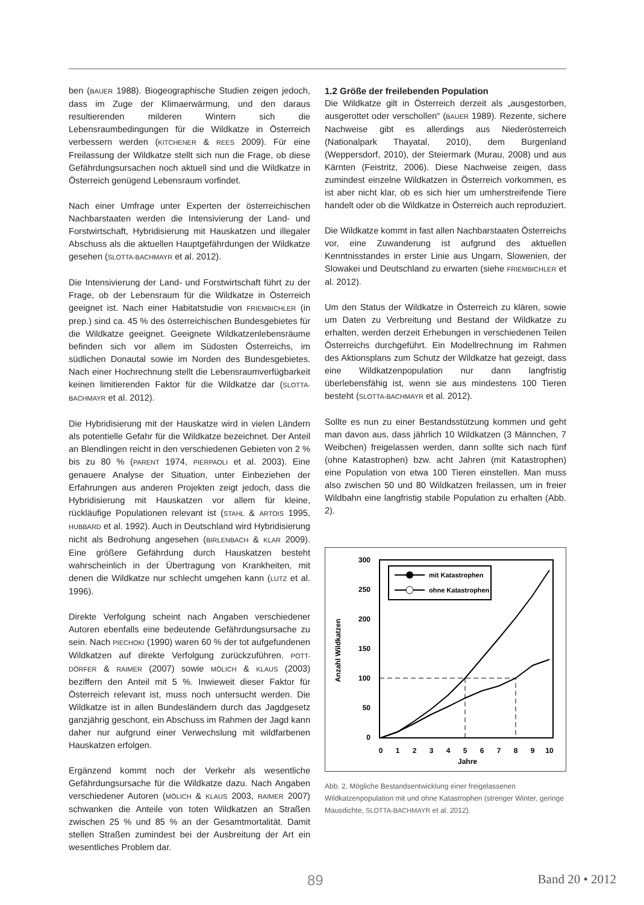ben (BAUER 1988). Biogeographische Studien zeigen jedoch, dass im Zuge der Klimaerwärmung, und den daraus resultierenden milderen Wintern sich die Lebensraumbedingungen für die Wildkatze in Österreich verbessern werden (KITCHENER & REES 2009). Für eine Freilassung der Wildkatze stellt sich nun die Frage, ob diese Gefährdungsursachen noch aktuell sind und die Wildkatze in Österreich genügend Lebensraum vorfindet.
Nach einer Umfrage unter Experten der österreichischen Nachbarstaaten werden die Intensivierung der Land- und Forstwirtschaft, Hybridisierung mit Hauskatzen und illegaler Abschuss als die aktuellen Hauptgefährdungen der Wildkatze gesehen (SLOTTA-BACHMAYR et al. 2012).
Die Intensivierung der Land- und Forstwirtschaft führt zu der Frage, ob der Lebensraum für die Wildkatze in Österreich geeignet ist. Nach einer Habitatstudie von FRIEMBICHLER (in prep.) sind ca. 45 % des österreichischen Bundesgebietes für die Wildkatze geeignet. Geeignete Wildkatzenlebensräume befinden sich vor allem im Südosten Österreichs, im südlichen Donautal sowie im Norden des Bundesgebietes. Nach einer Hochrechnung stellt die Lebensraumverfügbarkeit keinen limitierenden Faktor für die Wildkatze dar (SLOTTA-BACHMAYR et al. 2012).
Die Hybridisierung mit der Hauskatze wird in vielen Ländern als potentielle Gefahr für die Wildkatze bezeichnet. Der Anteil an Blendlingen reicht in den verschiedenen Gebieten von 2 % bis zu 80 % (PARENT 1974, PIERPAOLI et al. 2003). Eine genauere Analyse der Situation, unter Einbeziehen der Erfahrungen aus anderen Projekten zeigt jedoch, dass die Hybridisierung mit Hauskatzen vor allem für kleine, rückläufige Populationen relevant ist (STAHL & ARTOIS 1995, HUBBARD et al. 1992). Auch in Deutschland wird Hybridisierung nicht als Bedrohung angesehen (BIRLENBACH & KLAR 2009). Eine größere Gefährdung durch Hauskatzen besteht wahrscheinlich in der Übertragung von Krankheiten, mit denen die Wildkatze nur schlecht umgehen kann (LUTZ et al. 1996).
Direkte Verfolgung scheint nach Angaben verschiedener Autoren ebenfalls eine bedeutende Gefährdungsursache zu sein. Nach PIECHOKI (1990) waren 60 % der tot aufgefundenen Wildkatzen auf direkte Verfolgung zurückzuführen. POTT-DÖRFER & RAIMER (2007) sowie MÖLICH & KLAUS (2003) beziffern den Anteil mit 5 %. Inwieweit dieser Faktor für Österreich relevant ist, muss noch untersucht werden. Die Wildkatze ist in allen Bundesländern durch das Jagdgesetz ganzjährig geschont, ein Abschuss im Rahmen der Jagd kann daher nur aufgrund einer Verwechslung mit wildfarbenen Hauskatzen erfolgen.
Ergänzend kommt noch der Verkehr als wesentliche Gefährdungsursache für die Wildkatze dazu. Nach Angaben verschiedener Autoren (MÖLICH & KLAUS 2003, RAIMER 2007) schwanken die Anteile von toten Wildkatzen an Straßen zwischen 25 % und 85 % an der Gesamtmortalität. Damit stellen Straßen zumindest bei der Ausbreitung der Art ein wesentliches Problem dar.
1.2 Größe der freilebenden Population
Die Wildkatze gilt in Österreich derzeit als „ausgestorben, ausgerottet oder verschollen“ (BAUER 1989). Rezente, sichere Nachweise gibt es allerdings aus Niederösterreich (Nationalpark Thayatal, 2010), dem Burgenland (Weppersdorf, 2010), der Steiermark (Murau, 2008) und aus Kärnten (Feistritz, 2006). Diese Nachweise zeigen, dass zumindest einzelne Wildkatzen in Österreich vorkommen, es ist aber nicht klar, ob es sich hier um umherstreifende Tiere handelt oder ob die Wildkatze in Österreich auch reproduziert.
Die Wildkatze kommt in fast allen Nachbarstaaten Österreichs vor, eine Zuwanderung ist aufgrund des aktuellen Kenntnisstandes in erster Linie aus Ungarn, Slowenien, der Slowakei und Deutschland zu erwarten (siehe FRIEMBICHLER et al. 2012).
Um den Status der Wildkatze in Österreich zu klären, sowie um Daten zu Verbreitung und Bestand der Wildkatze zu erhalten, werden derzeit Erhebungen in verschiedenen Teilen Österreichs durchgeführt. Ein Modellrechnung im Rahmen des Aktionsplans zum Schutz der Wildkatze hat gezeigt, dass eine Wildkatzenpopulation nur dann langfristig überlebensfähig ist, wenn sie aus mindestens 100 Tieren besteht (SLOTTA-BACHMAYR et al. 2012).
Sollte es nun zu einer Bestandsstützung kommen und geht man davon aus, dass jährlich 10 Wildkatzen (3 Männchen, 7 Weibchen) freigelassen werden, dann sollte sich nach fünf (ohne Katastrophen) bzw. acht Jahren (mit Katastrophen) eine Population von etwa 100 Tieren einstellen. Man muss also zwischen 50 und 80 Wildkatzen freilassen, um in freier Wildbahn eine langfristig stabile Population zu erhalten (Abb. 2).
300
250
200
150
100
50
0
Anzahl Wildkatzen
0
1
2
3
4
5
6
7
8
9
10
Jahre
mit Katastrophen
ohne Katastrophen
Abb. 2. Mögliche Bestandsentwicklung einer freigelassenen Wildkatzenpopulation mit und ohne Katastrophen (strenger Winter, geringe Mausdichte, SLOTTA-BACHMAYR et al. 2012).
89 Band 20 • 2012